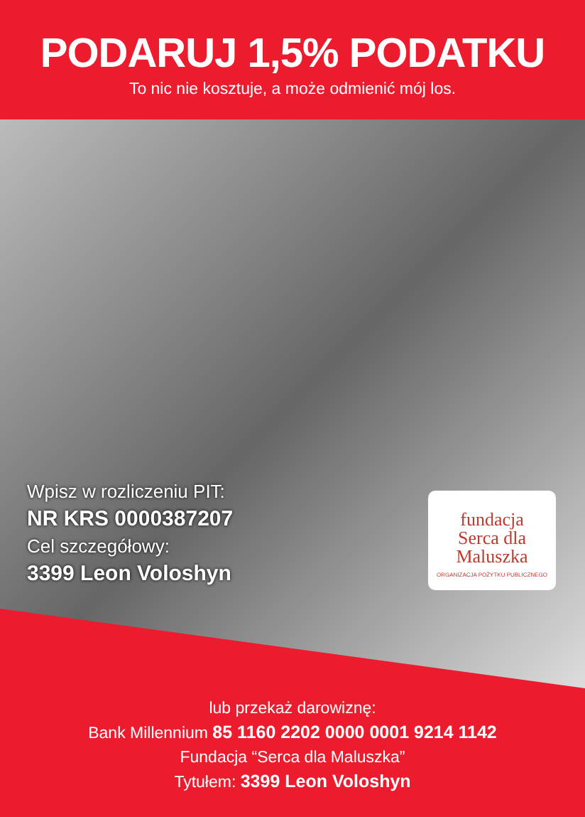PODARUJ 1,5% PODATKU
To nic nie kosztuje, a może odmienić mój los.
Wpisz w rozliczeniu PIT:
NR KRS 0000387207
Cel szczegółowy:
3399 Leon Voloshyn
fundacja
Serca dla
Maluszka
ORGANIZACJA POŻYTKU PUBLICZNEGO
lub przekaż darowiznę:
Bank Millennium 85 1160 2202 0000 0001 9214 1142
Fundacja “Serca dla Maluszka”
Tytułem: 3399 Leon Voloshyn